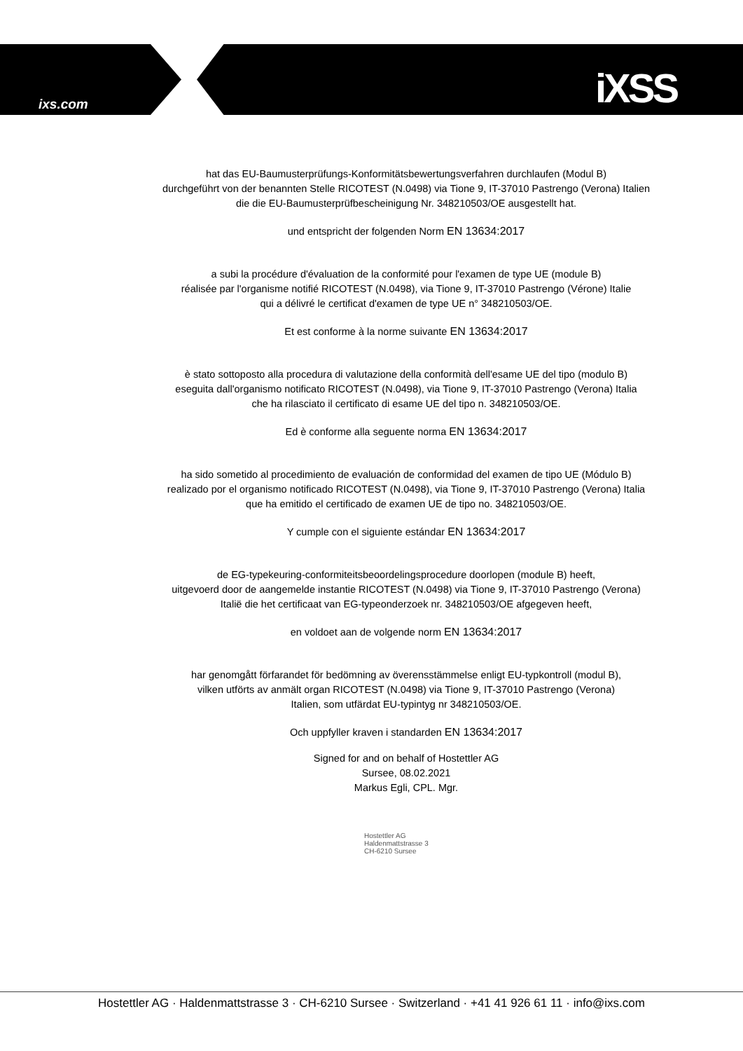ixs.com iXSS
hat das EU-Baumusterprüfungs-Konformitätsbewertungsverfahren durchlaufen (Modul B)
durchgeführt von der benannten Stelle RICOTEST (N.0498) via Tione 9, IT-37010 Pastrengo (Verona) Italien
die die EU-Baumusterprüfbescheinigung Nr. 348210503/OE ausgestellt hat.
und entspricht der folgenden Norm EN 13634:2017
a subi la procédure d'évaluation de la conformité pour l'examen de type UE (module B)
réalisée par l'organisme notifié RICOTEST (N.0498), via Tione 9, IT-37010 Pastrengo (Vérone) Italie
qui a délivré le certificat d'examen de type UE n° 348210503/OE.
Et est conforme à la norme suivante EN 13634:2017
è stato sottoposto alla procedura di valutazione della conformità dell'esame UE del tipo (modulo B)
eseguita dall'organismo notificato RICOTEST (N.0498), via Tione 9, IT-37010 Pastrengo (Verona) Italia
che ha rilasciato il certificato di esame UE del tipo n. 348210503/OE.
Ed è conforme alla seguente norma EN 13634:2017
ha sido sometido al procedimiento de evaluación de conformidad del examen de tipo UE (Módulo B)
realizado por el organismo notificado RICOTEST (N.0498), via Tione 9, IT-37010 Pastrengo (Verona) Italia
que ha emitido el certificado de examen UE de tipo no. 348210503/OE.
Y cumple con el siguiente estándar EN 13634:2017
de EG-typekeuring-conformiteitsbeoordelingsprocedure doorlopen (module B) heeft,
uitgevoerd door de aangemelde instantie RICOTEST (N.0498) via Tione 9, IT-37010 Pastrengo (Verona)
Italië die het certificaat van EG-typeonderzoek nr. 348210503/OE afgegeven heeft,
en voldoet aan de volgende norm EN 13634:2017
har genomgått förfarandet för bedömning av överensstämmelse enligt EU-typkontroll (modul B),
vilken utförts av anmält organ RICOTEST (N.0498) via Tione 9, IT-37010 Pastrengo (Verona)
Italien, som utfärdat EU-typintyg nr 348210503/OE.
Och uppfyller kraven i standarden EN 13634:2017
Signed for and on behalf of Hostettler AG
Sursee, 08.02.2021
Markus Egli, CPL. Mgr.
Hostettler AG
Haldenmattstrasse 3
CH-6210 Sursee
Hostettler AG · Haldenmattstrasse 3 · CH-6210 Sursee · Switzerland · +41 41 926 61 11 · info@ixs.com